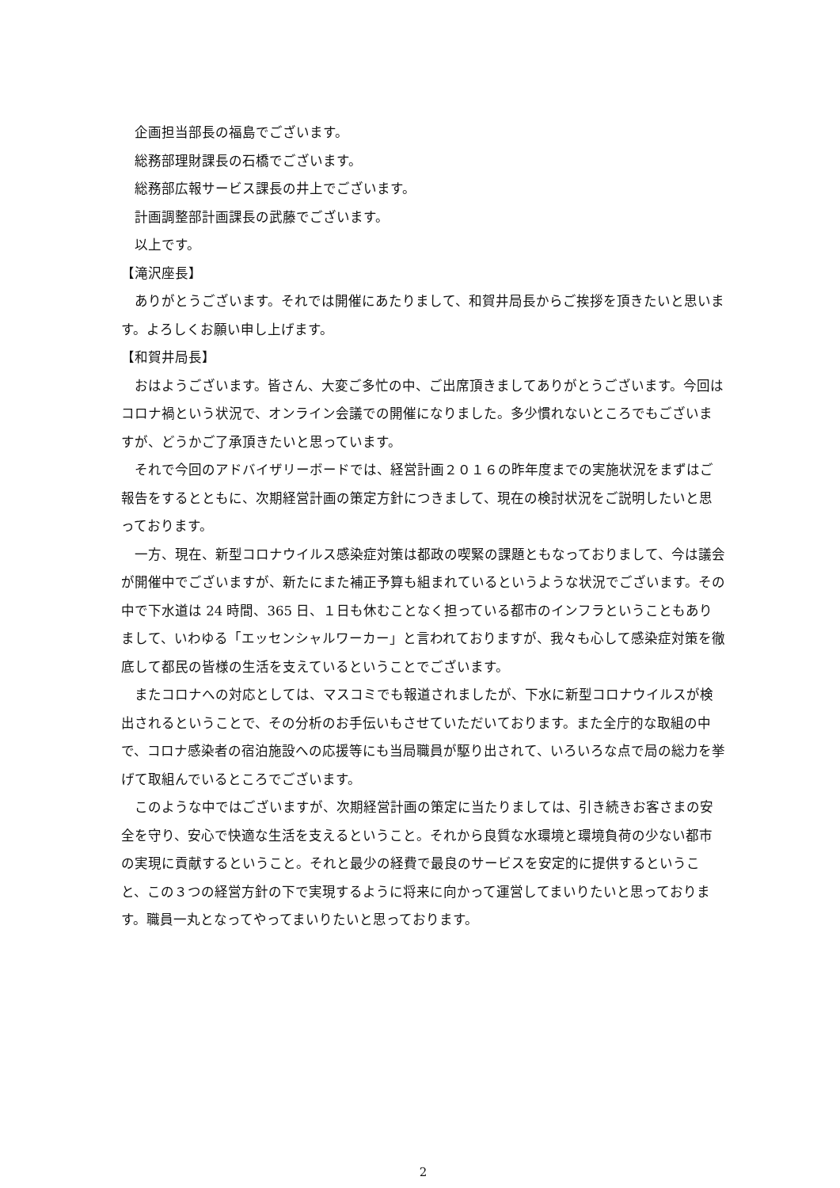企画担当部長の福島でございます。
総務部理財課長の石橋でございます。
総務部広報サービス課長の井上でございます。
計画調整部計画課長の武藤でございます。
以上です。
【滝沢座長】
ありがとうございます。それでは開催にあたりまして、和賀井局長からご挨拶を頂きたいと思います。よろしくお願い申し上げます。
【和賀井局長】
おはようございます。皆さん、大変ご多忙の中、ご出席頂きましてありがとうございます。今回はコロナ禍という状況で、オンライン会議での開催になりました。多少慣れないところでもございますが、どうかご了承頂きたいと思っています。
それで今回のアドバイザリーボードでは、経営計画２０１６の昨年度までの実施状況をまずはご報告をするとともに、次期経営計画の策定方針につきまして、現在の検討状況をご説明したいと思っております。
一方、現在、新型コロナウイルス感染症対策は都政の喫緊の課題ともなっておりまして、今は議会が開催中でございますが、新たにまた補正予算も組まれているというような状況でございます。その中で下水道は 24 時間、365 日、１日も休むことなく担っている都市のインフラということもありまして、いわゆる「エッセンシャルワーカー」と言われておりますが、我々も心して感染症対策を徹底して都民の皆様の生活を支えているということでございます。
またコロナへの対応としては、マスコミでも報道されましたが、下水に新型コロナウイルスが検出されるということで、その分析のお手伝いもさせていただいております。また全庁的な取組の中で、コロナ感染者の宿泊施設への応援等にも当局職員が駆り出されて、いろいろな点で局の総力を挙げて取組んでいるところでございます。
このような中ではございますが、次期経営計画の策定に当たりましては、引き続きお客さまの安全を守り、安心で快適な生活を支えるということ。それから良質な水環境と環境負荷の少ない都市の実現に貢献するということ。それと最少の経費で最良のサービスを安定的に提供するということ、この３つの経営方針の下で実現するように将来に向かって運営してまいりたいと思っております。職員一丸となってやってまいりたいと思っております。
2